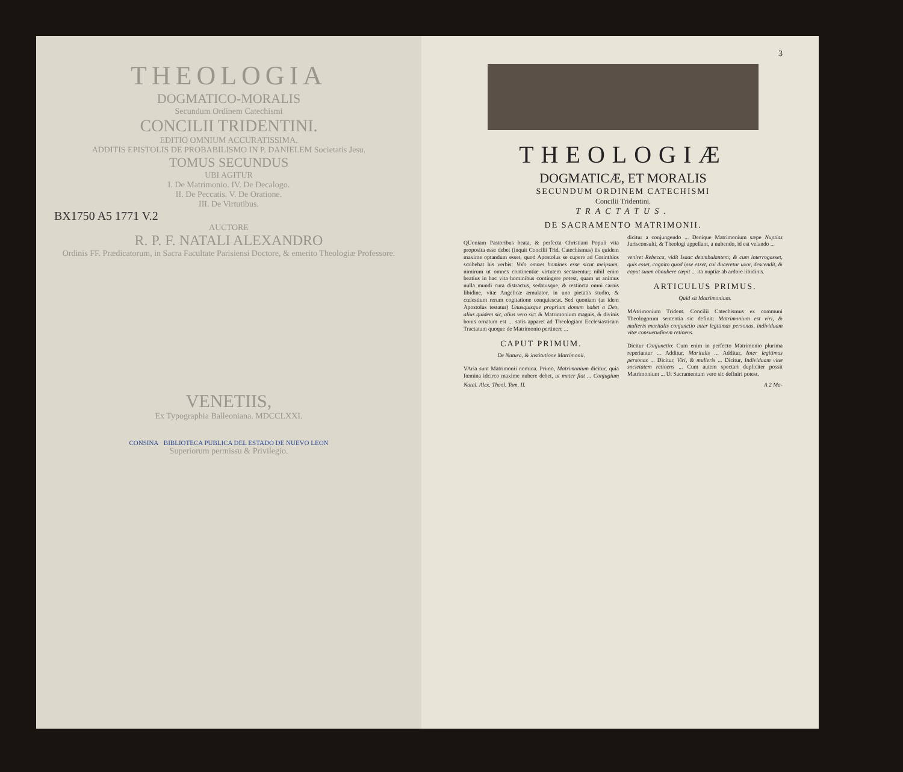THEOLOGIA
DOGMATICO-MORALIS
Secundum Ordinem Catechismi
CONCILII TRIDENTINI.
EDITIO OMNIUM ACCURATISSIMA.
ADDITIS EPISTOLIS DE PROBABILISMO IN P. DANIELEM Societatis Jesu.
TOMUS SECUNDUS
UBI AGITUR
I. De Matrimonio. IV. De Decalogo.
II. De Peccatis. V. De Oratione.
III. De Virtutibus.
BX1750 A5 1771 V.2
AUCTORE
R. P. F. NATALI ALEXANDRO
Ordinis FF. Prædicatorum, in Sacra Facultate Parisiensi Doctore, & emerito Theologiæ Professore.
VENETIIS,
Ex Typographia Balleoniana. MDCCLXXI.
CONSINA · BIBLIOTECA PUBLICA DEL ESTADO DE NUEVO LEON
Superiorum permissu & Privilegio.
3
THEOLOGIÆ
DOGMATICÆ, ET MORALIS
SECUNDUM ORDINEM CATECHISMI
Concilii Tridentini.
TRACTATUS.
DE SACRAMENTO MATRIMONII.
QUoniam Pastoribus beata, & perfecta Christiani Populi vita proposita esse debet (inquit Concilii Trid. Catechismus) iis quidem maxime optandum esset, quod Apostolus se cupere ad Corinthios scribebat his verbis: Volo omnes homines esse sicut meipsum; nimirum ut omnes continentiæ virtutem sectarentur; nihil enim beatius in hac vita hominibus contingere potest, quam ut animus nulla mundi cura distractus, sedatusque, & restincta omni carnis libidine, vitæ Angelicæ æmulator, in uno pietatis studio, & cœlestium rerum cogitatione conquiescat. Sed quoniam (ut idem Apostolus testatur) Unusquisque proprium donum habet a Deo, alius quidem sic, alius vero sic: & Matrimonium magnis, & divinis bonis ornatum est ... satis apparet ad Theologiam Ecclesiasticam Tractatum quoque de Matrimonio pertinere ...
CAPUT PRIMUM.
De Natura, & institutione Matrimonii.
VAria sunt Matrimonii nomina. Primo, Matrimonium dicitur, quia fœmina idcirco maxime nubere debet, ut mater fiat ... Conjugium dicitur a conjungendo ... Denique Matrimonium sæpe Nuptias Jurisconsulti, & Theologi appellant, a nubendo, id est velando ...
veniret Rebecca, vidit Isaac deambulantem; & cum interrogasset, quis esset, cognito quod ipse esset, cui duceretur uxor, descendit, & caput suum obnubere cœpit ... ita nuptiæ ab ardore libidinis.
ARTICULUS PRIMUS.
Quid sit Matrimonium.
MAtrimonium Trident. Concilii Catechismus ex communi Theologorum sententia sic definit: Matrimonium est viri, & mulieris maritalis conjunctio inter legitimas personas, individuam vitæ consuetudinem retinens.
Dicitur Conjunctio: Cum enim in perfecto Matrimonio plurima reperiantur ... Additur, Maritalis ... Additur, Inter legitimas personas ... Dicitur, Viri, & mulieris ... Dicitur, Individuam vitæ societatem retinens ... Cum autem spectari dupliciter possit Matrimonium ... Ut Sacramentum vero sic definiri potest.
Natal. Alex. Theol. Tom. II. A 2 Ma-